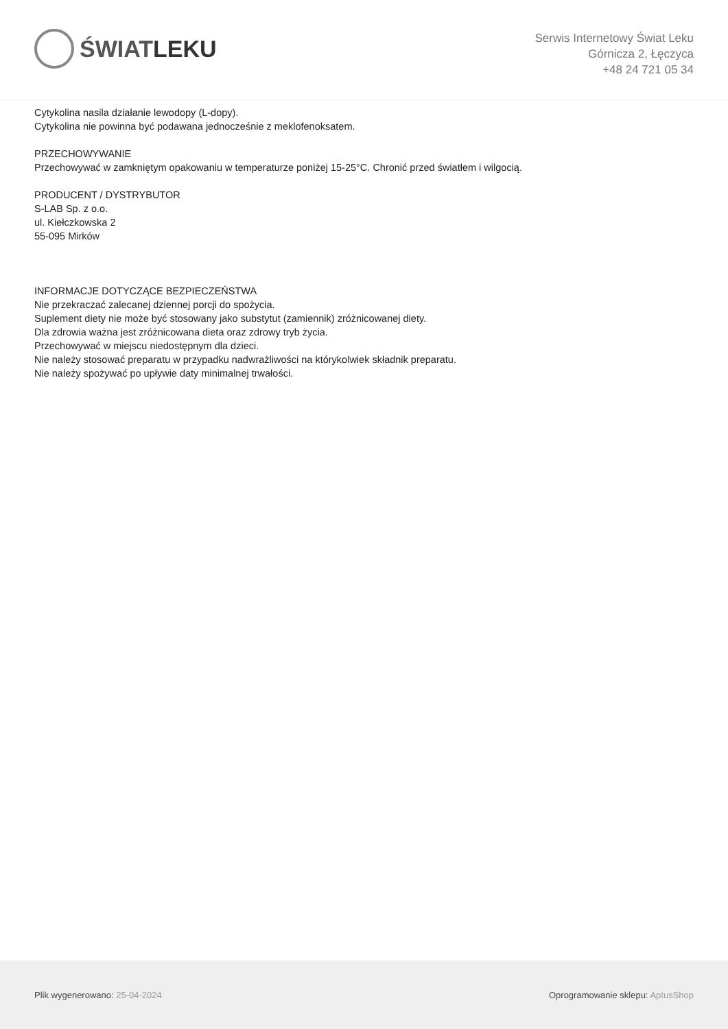ŚWIAT LEKU
Serwis Internetowy Świat Leku
Górnicza 2, Łęczyca
+48 24 721 05 34
Cytykolina nasila działanie lewodopy (L-dopy).
Cytykolina nie powinna być podawana jednocześnie z meklofenoksatem.
PRZECHOWYWANIE
Przechowywać w zamkniętym opakowaniu w temperaturze poniżej 15-25°C. Chronić przed światłem i wilgocią.
PRODUCENT / DYSTRYBUTOR
S-LAB Sp. z o.o.
ul. Kiełczkowska 2
55-095 Mirków
INFORMACJE DOTYCZĄCE BEZPIECZEŃSTWA
Nie przekraczać zalecanej dziennej porcji do spożycia.
Suplement diety nie może być stosowany jako substytut (zamiennik) zróżnicowanej diety.
Dla zdrowia ważna jest zróżnicowana dieta oraz zdrowy tryb życia.
Przechowywać w miejscu niedostępnym dla dzieci.
Nie należy stosować preparatu w przypadku nadwrażliwości na którykolwiek składnik preparatu.
Nie należy spożywać po upływie daty minimalnej trwałości.
Plik wygenerowano: 25-04-2024
Oprogramowanie sklepu: AptusShop